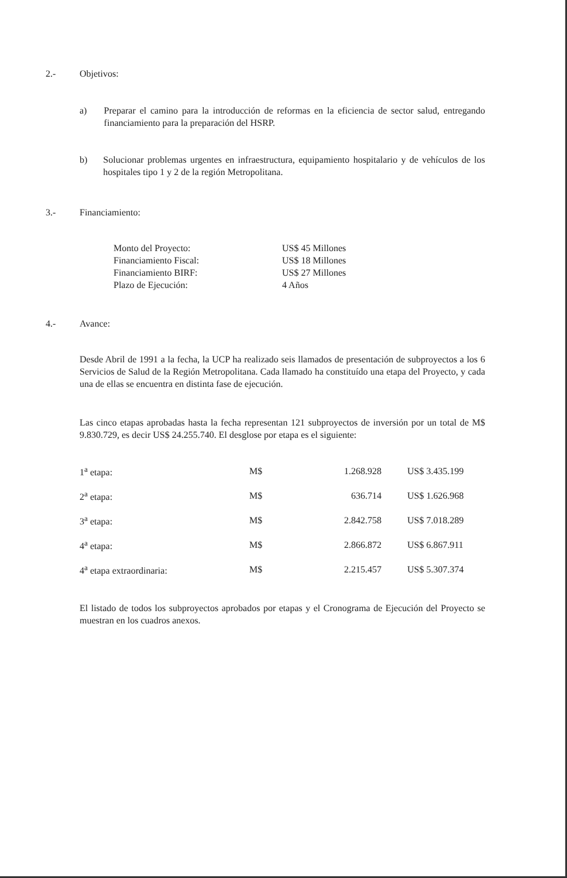2.- Objetivos:
a) Preparar el camino para la introducción de reformas en la eficiencia de sector salud, entregando financiamiento para la preparación del HSRP.
b) Solucionar problemas urgentes en infraestructura, equipamiento hospitalario y de vehículos de los hospitales tipo 1 y 2 de la región Metropolitana.
3.- Financiamiento:
| Monto del Proyecto: | US$ 45 Millones |
| Financiamiento Fiscal: | US$ 18 Millones |
| Financiamiento BIRF: | US$ 27 Millones |
| Plazo de Ejecución: | 4 Años |
4.- Avance:
Desde Abril de 1991 a la fecha, la UCP ha realizado seis llamados de presentación de subproyectos a los 6 Servicios de Salud de la Región Metropolitana. Cada llamado ha constituído una etapa del Proyecto, y cada una de ellas se encuentra en distinta fase de ejecución.
Las cinco etapas aprobadas hasta la fecha representan 121 subproyectos de inversión por un total de M$ 9.830.729, es decir US$ 24.255.740. El desglose por etapa es el siguiente:
| 1<sup>a</sup> etapa: | M$ | 1.268.928 | | US$ 3.435.199 |
| 2<sup>a</sup> etapa: | M$ | 636.714 | | US$ 1.626.968 |
| 3<sup>a</sup> etapa: | M$ | 2.842.758 | | US$ 7.018.289 |
| 4<sup>a</sup> etapa: | M$ | 2.866.872 | | US$ 6.867.911 |
| 4<sup>a</sup> etapa extraordinaria: | M$ | 2.215.457 | | US$ 5.307.374 |
El listado de todos los subproyectos aprobados por etapas y el Cronograma de Ejecución del Proyecto se muestran en los cuadros anexos.